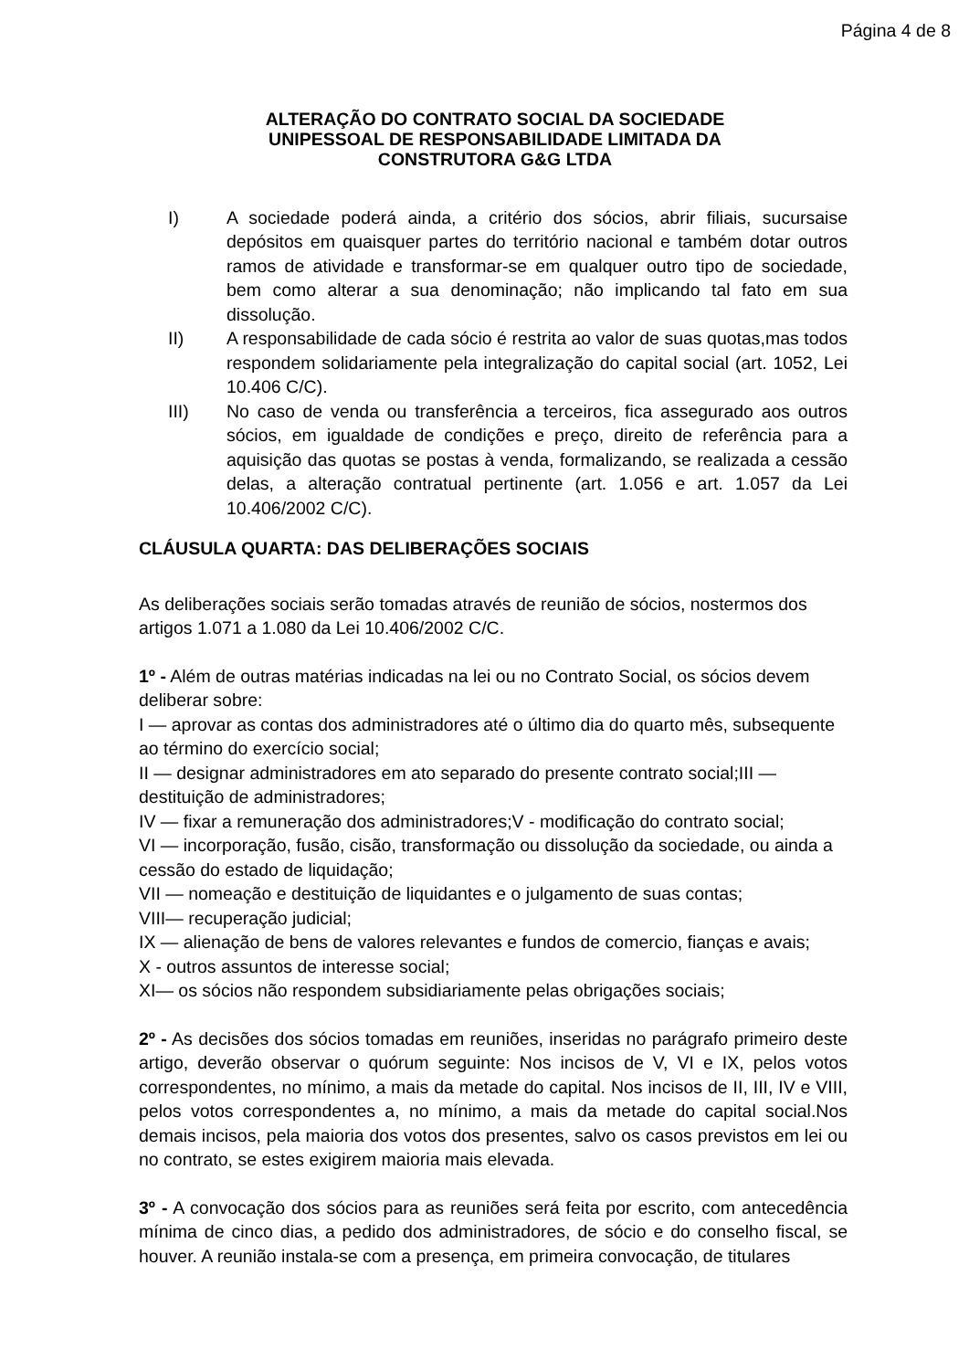Página 4 de 8
ALTERAÇÃO DO CONTRATO SOCIAL DA SOCIEDADE
UNIPESSOAL DE RESPONSABILIDADE LIMITADA DA
CONSTRUTORA G&G LTDA
I) A sociedade poderá ainda, a critério dos sócios, abrir filiais, sucursaise depósitos em quaisquer partes do território nacional e também dotar outros ramos de atividade e transformar-se em qualquer outro tipo de sociedade, bem como alterar a sua denominação; não implicando tal fato em sua dissolução.
II) A responsabilidade de cada sócio é restrita ao valor de suas quotas,mas todos respondem solidariamente pela integralização do capital social (art. 1052, Lei 10.406 C/C).
III) No caso de venda ou transferência a terceiros, fica assegurado aos outros sócios, em igualdade de condições e preço, direito de referência para a aquisição das quotas se postas à venda, formalizando, se realizada a cessão delas, a alteração contratual pertinente (art. 1.056 e art. 1.057 da Lei 10.406/2002 C/C).
CLÁUSULA QUARTA: DAS DELIBERAÇÕES SOCIAIS
As deliberações sociais serão tomadas através de reunião de sócios, nostermos dos artigos 1.071 a 1.080 da Lei 10.406/2002 C/C.
1º - Além de outras matérias indicadas na lei ou no Contrato Social, os sócios devem deliberar sobre:
I — aprovar as contas dos administradores até o último dia do quarto mês, subsequente ao término do exercício social;
II — designar administradores em ato separado do presente contrato social;III — destituição de administradores;
IV — fixar a remuneração dos administradores;V - modificação do contrato social;
VI — incorporação, fusão, cisão, transformação ou dissolução da sociedade, ou ainda a cessão do estado de liquidação;
VII — nomeação e destituição de liquidantes e o julgamento de suas contas;
VIII— recuperação judicial;
IX — alienação de bens de valores relevantes e fundos de comercio, fianças e avais;
X - outros assuntos de interesse social;
XI— os sócios não respondem subsidiariamente pelas obrigações sociais;
2º - As decisões dos sócios tomadas em reuniões, inseridas no parágrafo primeiro deste artigo, deverão observar o quórum seguinte: Nos incisos de V, VI e IX, pelos votos correspondentes, no mínimo, a mais da metade do capital. Nos incisos de II, III, IV e VIII, pelos votos correspondentes a, no mínimo, a mais da metade do capital social.Nos demais incisos, pela maioria dos votos dos presentes, salvo os casos previstos em lei ou no contrato, se estes exigirem maioria mais elevada.
3º - A convocação dos sócios para as reuniões será feita por escrito, com antecedência mínima de cinco dias, a pedido dos administradores, de sócio e do conselho fiscal, se houver. A reunião instala-se com a presença, em primeira convocação, de titulares